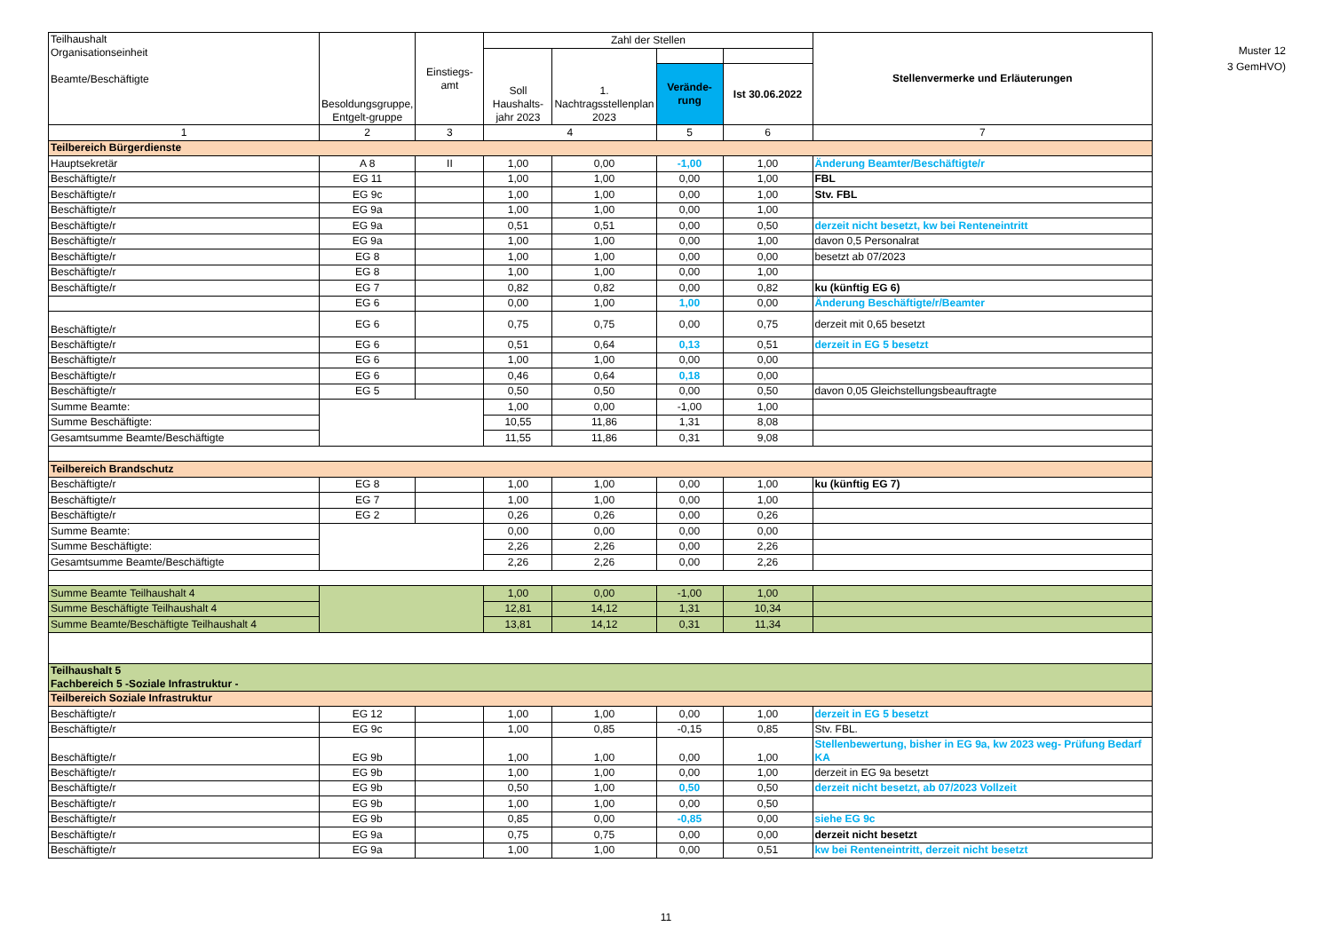Muster 12
3 GemHVO)
| Teilhaushalt Organisationseinheit Beamte/Beschäftigte | Besoldungsgruppe, Entgelt-gruppe | Einstiegs-amt | Zahl der Stellen | | | | Stellenvermerke und Erläuterungen |
| --- | --- | --- | --- | --- | --- | --- | --- |
| | | | Soll Haushalts-jahr 2023 | 1. Nachtragsstellenplan 2023 | | | |
| | | | | | Verände-rung | Ist 30.06.2022 | |
| 1 | 2 | 3 | 4 | | 5 | 6 | 7 |
| Teilbereich Bürgerdienste | | | | | | | |
| Hauptsekretär | A 8 | II | 1,00 | 0,00 | -1,00 | 1,00 | Änderung Beamter/Beschäftigte/r |
| Beschäftigte/r | EG 11 | | 1,00 | 1,00 | 0,00 | 1,00 | FBL |
| Beschäftigte/r | EG 9c | | 1,00 | 1,00 | 0,00 | 1,00 | Stv. FBL |
| Beschäftigte/r | EG 9a | | 1,00 | 1,00 | 0,00 | 1,00 | |
| Beschäftigte/r | EG 9a | | 0,51 | 0,51 | 0,00 | 0,50 | derzeit nicht besetzt, kw bei Renteneintritt |
| Beschäftigte/r | EG 9a | | 1,00 | 1,00 | 0,00 | 1,00 | davon 0,5 Personalrat |
| Beschäftigte/r | EG 8 | | 1,00 | 1,00 | 0,00 | 0,00 | besetzt ab 07/2023 |
| Beschäftigte/r | EG 8 | | 1,00 | 1,00 | 0,00 | 1,00 | |
| Beschäftigte/r | EG 7 | | 0,82 | 0,82 | 0,00 | 0,82 | ku (künftig EG 6) |
| | EG 6 | | 0,00 | 1,00 | 1,00 | 0,00 | Änderung Beschäftigte/r/Beamter |
| Beschäftigte/r | EG 6 | | 0,75 | 0,75 | 0,00 | 0,75 | derzeit mit 0,65 besetzt |
| Beschäftigte/r | EG 6 | | 0,51 | 0,64 | 0,13 | 0,51 | derzeit in EG 5 besetzt |
| Beschäftigte/r | EG 6 | | 1,00 | 1,00 | 0,00 | 0,00 | |
| Beschäftigte/r | EG 6 | | 0,46 | 0,64 | 0,18 | 0,00 | |
| Beschäftigte/r | EG 5 | | 0,50 | 0,50 | 0,00 | 0,50 | davon 0,05 Gleichstellungsbeauftragte |
| Summe Beamte: | | | 1,00 | 0,00 | -1,00 | 1,00 | |
| Summe Beschäftigte: | | | 10,55 | 11,86 | 1,31 | 8,08 | |
| Gesamtsumme Beamte/Beschäftigte | | | 11,55 | 11,86 | 0,31 | 9,08 | |
| Teilbereich Brandschutz | | | | | | | |
| Beschäftigte/r | EG 8 | | 1,00 | 1,00 | 0,00 | 1,00 | ku (künftig EG 7) |
| Beschäftigte/r | EG 7 | | 1,00 | 1,00 | 0,00 | 1,00 | |
| Beschäftigte/r | EG 2 | | 0,26 | 0,26 | 0,00 | 0,26 | |
| Summe Beamte: | | | 0,00 | 0,00 | 0,00 | 0,00 | |
| Summe Beschäftigte: | | | 2,26 | 2,26 | 0,00 | 2,26 | |
| Gesamtsumme Beamte/Beschäftigte | | | 2,26 | 2,26 | 0,00 | 2,26 | |
| Summe Beamte Teilhaushalt 4 | | | 1,00 | 0,00 | -1,00 | 1,00 | |
| Summe Beschäftigte Teilhaushalt 4 | | | 12,81 | 14,12 | 1,31 | 10,34 | |
| Summe Beamte/Beschäftigte Teilhaushalt 4 | | | 13,81 | 14,12 | 0,31 | 11,34 | |
| Teilhaushalt 5 Fachbereich 5 -Soziale Infrastruktur - | | | | | | | |
| Teilbereich Soziale Infrastruktur | | | | | | | |
| Beschäftigte/r | EG 12 | | 1,00 | 1,00 | 0,00 | 1,00 | derzeit in EG 5 besetzt |
| Beschäftigte/r | EG 9c | | 1,00 | 0,85 | -0,15 | 0,85 | Stv. FBL. |
| Beschäftigte/r | EG 9b | | 1,00 | 1,00 | 0,00 | 1,00 | Stellenbewertung, bisher in EG 9a, kw 2023 weg- Prüfung Bedarf KA |
| Beschäftigte/r | EG 9b | | 1,00 | 1,00 | 0,00 | 1,00 | derzeit in EG 9a besetzt |
| Beschäftigte/r | EG 9b | | 0,50 | 1,00 | 0,50 | 0,50 | derzeit nicht besetzt, ab 07/2023 Vollzeit |
| Beschäftigte/r | EG 9b | | 1,00 | 1,00 | 0,00 | 0,50 | |
| Beschäftigte/r | EG 9b | | 0,85 | 0,00 | -0,85 | 0,00 | siehe EG 9c |
| Beschäftigte/r | EG 9a | | 0,75 | 0,75 | 0,00 | 0,00 | derzeit nicht besetzt |
| Beschäftigte/r | EG 9a | | 1,00 | 1,00 | 0,00 | 0,51 | kw bei Renteneintritt, derzeit nicht besetzt |
11